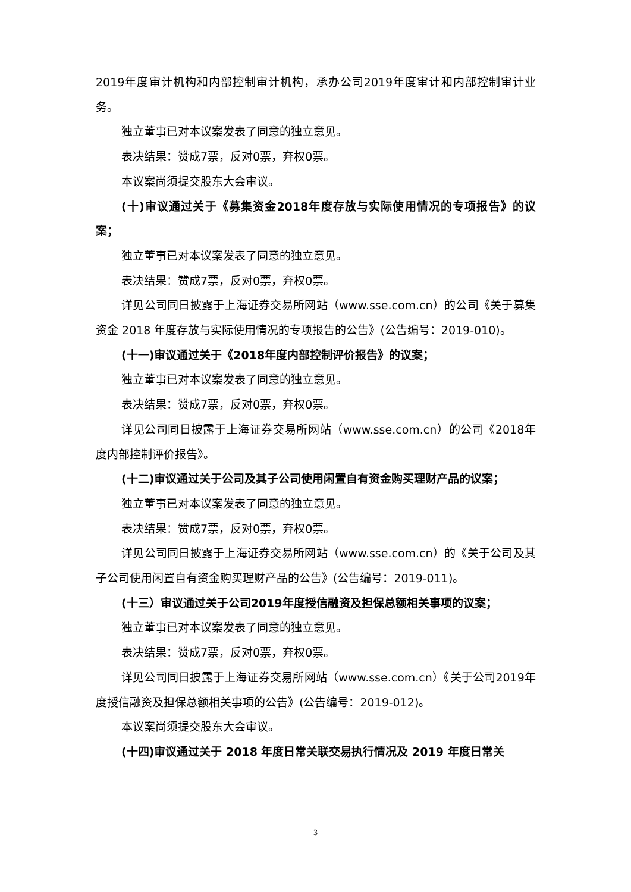2019年度审计机构和内部控制审计机构，承办公司2019年度审计和内部控制审计业务。
独立董事已对本议案发表了同意的独立意见。
表决结果：赞成7票，反对0票，弃权0票。
本议案尚须提交股东大会审议。
(十)审议通过关于《募集资金2018年度存放与实际使用情况的专项报告》的议案；
独立董事已对本议案发表了同意的独立意见。
表决结果：赞成7票，反对0票，弃权0票。
详见公司同日披露于上海证券交易所网站（www.sse.com.cn）的公司《关于募集资金 2018 年度存放与实际使用情况的专项报告的公告》(公告编号：2019-010)。
(十一)审议通过关于《2018年度内部控制评价报告》的议案；
独立董事已对本议案发表了同意的独立意见。
表决结果：赞成7票，反对0票，弃权0票。
详见公司同日披露于上海证券交易所网站（www.sse.com.cn）的公司《2018年度内部控制评价报告》。
(十二)审议通过关于公司及其子公司使用闲置自有资金购买理财产品的议案；
独立董事已对本议案发表了同意的独立意见。
表决结果：赞成7票，反对0票，弃权0票。
详见公司同日披露于上海证券交易所网站（www.sse.com.cn）的《关于公司及其子公司使用闲置自有资金购买理财产品的公告》(公告编号：2019-011)。
(十三）审议通过关于公司2019年度授信融资及担保总额相关事项的议案；
独立董事已对本议案发表了同意的独立意见。
表决结果：赞成7票，反对0票，弃权0票。
详见公司同日披露于上海证券交易所网站（www.sse.com.cn）《关于公司2019年度授信融资及担保总额相关事项的公告》(公告编号：2019-012)。
本议案尚须提交股东大会审议。
(十四)审议通过关于 2018 年度日常关联交易执行情况及 2019 年度日常关
3